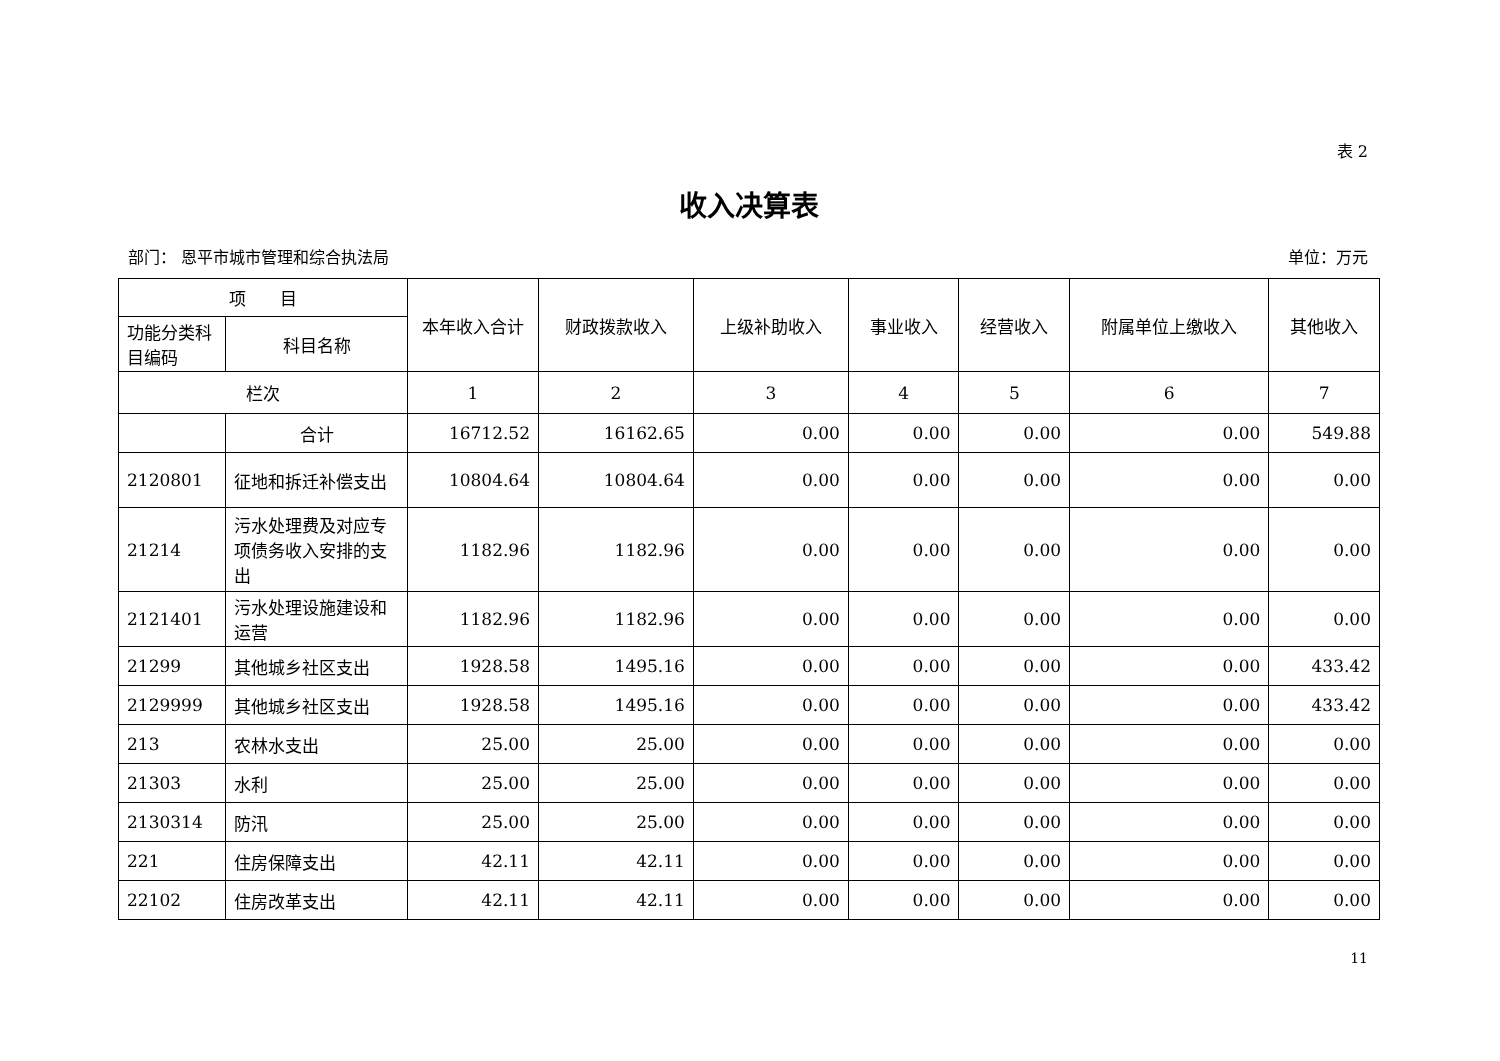表 2
收入决算表
部门： 恩平市城市管理和综合执法局 单位：万元
| 项 目 | | 本年收入合计 | 财政拨款收入 | 上级补助收入 | 事业收入 | 经营收入 | 附属单位上缴收入 | 其他收入 |
| --- | --- | --- | --- | --- | --- | --- | --- | --- |
| 功能分类科目编码 | 科目名称 | | | | | | | |
| 栏次 | | 1 | 2 | 3 | 4 | 5 | 6 | 7 |
| | 合计 | 16712.52 | 16162.65 | 0.00 | 0.00 | 0.00 | 0.00 | 549.88 |
| 2120801 | 征地和拆迁补偿支出 | 10804.64 | 10804.64 | 0.00 | 0.00 | 0.00 | 0.00 | 0.00 |
| 21214 | 污水处理费及对应专项债务收入安排的支出 | 1182.96 | 1182.96 | 0.00 | 0.00 | 0.00 | 0.00 | 0.00 |
| 2121401 | 污水处理设施建设和运营 | 1182.96 | 1182.96 | 0.00 | 0.00 | 0.00 | 0.00 | 0.00 |
| 21299 | 其他城乡社区支出 | 1928.58 | 1495.16 | 0.00 | 0.00 | 0.00 | 0.00 | 433.42 |
| 2129999 | 其他城乡社区支出 | 1928.58 | 1495.16 | 0.00 | 0.00 | 0.00 | 0.00 | 433.42 |
| 213 | 农林水支出 | 25.00 | 25.00 | 0.00 | 0.00 | 0.00 | 0.00 | 0.00 |
| 21303 | 水利 | 25.00 | 25.00 | 0.00 | 0.00 | 0.00 | 0.00 | 0.00 |
| 2130314 | 防汛 | 25.00 | 25.00 | 0.00 | 0.00 | 0.00 | 0.00 | 0.00 |
| 221 | 住房保障支出 | 42.11 | 42.11 | 0.00 | 0.00 | 0.00 | 0.00 | 0.00 |
| 22102 | 住房改革支出 | 42.11 | 42.11 | 0.00 | 0.00 | 0.00 | 0.00 | 0.00 |
11